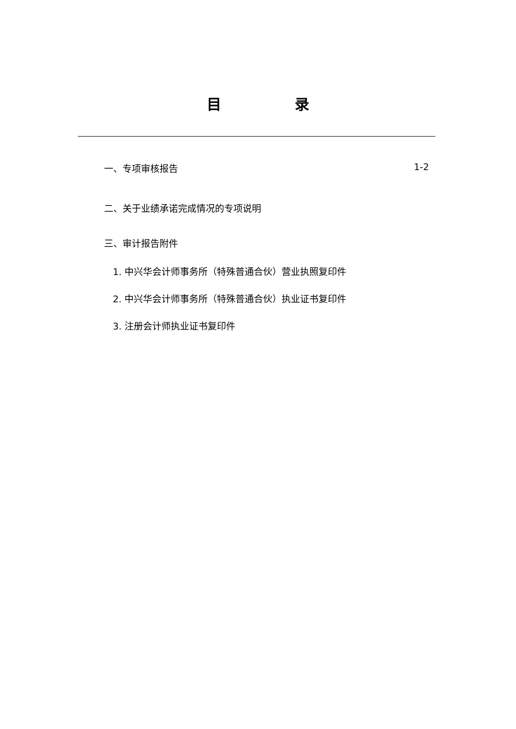目 录
一、专项审核报告 1-2
二、关于业绩承诺完成情况的专项说明
三、审计报告附件
1. 中兴华会计师事务所（特殊普通合伙）营业执照复印件
2. 中兴华会计师事务所（特殊普通合伙）执业证书复印件
3. 注册会计师执业证书复印件